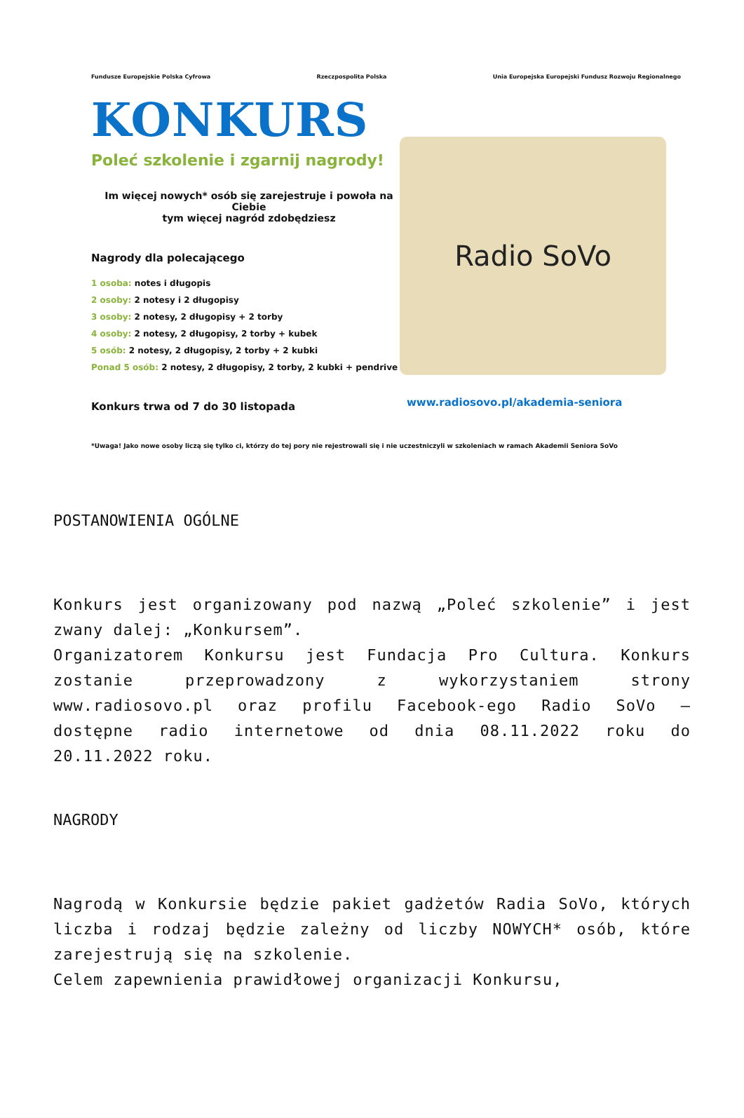Fundusze Europejskie Polska Cyfrowa Rzeczpospolita Polska Unia Europejska Europejski Fundusz Rozwoju Regionalnego
Radio SoVo
KONKURS
Poleć szkolenie i zgarnij nagrody!
Im więcej nowych* osób się zarejestruje i powoła na Ciebie
tym więcej nagród zdobędziesz
Nagrody dla polecającego
1 osoba: notes i długopis
2 osoby: 2 notesy i 2 długopisy
3 osoby: 2 notesy, 2 długopisy + 2 torby
4 osoby: 2 notesy, 2 długopisy, 2 torby + kubek
5 osób: 2 notesy, 2 długopisy, 2 torby + 2 kubki
Ponad 5 osób: 2 notesy, 2 długopisy, 2 torby, 2 kubki + pendrive
Konkurs trwa od 7 do 30 listopada
www.radiosovo.pl/akademia-seniora
*Uwaga! Jako nowe osoby liczą się tylko ci, którzy do tej pory nie rejestrowali się i nie uczestniczyli w szkoleniach w ramach Akademii Seniora SoVo
POSTANOWIENIA OGÓLNE
Konkurs jest organizowany pod nazwą „Poleć szkolenie” i jest zwany dalej: „Konkursem”.
Organizatorem Konkursu jest Fundacja Pro Cultura. Konkurs zostanie przeprowadzony z wykorzystaniem strony www.radiosovo.pl oraz profilu Facebook-ego Radio SoVo – dostępne radio internetowe od dnia 08.11.2022 roku do 20.11.2022 roku.
NAGRODY
Nagrodą w Konkursie będzie pakiet gadżetów Radia SoVo, których liczba i rodzaj będzie zależny od liczby NOWYCH* osób, które zarejestrują się na szkolenie.
Celem zapewnienia prawidłowej organizacji Konkursu,